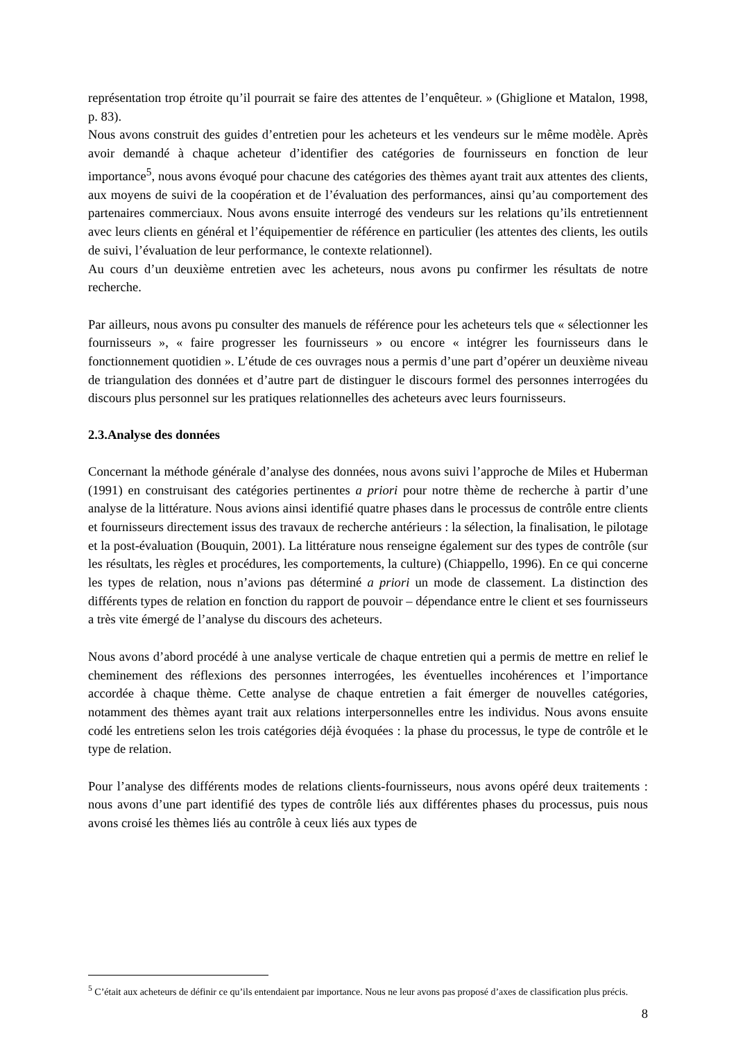représentation trop étroite qu’il pourrait se faire des attentes de l’enquêteur. » (Ghiglione et Matalon, 1998, p. 83).
Nous avons construit des guides d’entretien pour les acheteurs et les vendeurs sur le même modèle. Après avoir demandé à chaque acheteur d’identifier des catégories de fournisseurs en fonction de leur importance<sup>5</sup>, nous avons évoqué pour chacune des catégories des thèmes ayant trait aux attentes des clients, aux moyens de suivi de la coopération et de l’évaluation des performances, ainsi qu’au comportement des partenaires commerciaux. Nous avons ensuite interrogé des vendeurs sur les relations qu’ils entretiennent avec leurs clients en général et l’équipementier de référence en particulier (les attentes des clients, les outils de suivi, l’évaluation de leur performance, le contexte relationnel).
Au cours d’un deuxième entretien avec les acheteurs, nous avons pu confirmer les résultats de notre recherche.
Par ailleurs, nous avons pu consulter des manuels de référence pour les acheteurs tels que « sélectionner les fournisseurs », « faire progresser les fournisseurs » ou encore « intégrer les fournisseurs dans le fonctionnement quotidien ». L’étude de ces ouvrages nous a permis d’une part d’opérer un deuxième niveau de triangulation des données et d’autre part de distinguer le discours formel des personnes interrogées du discours plus personnel sur les pratiques relationnelles des acheteurs avec leurs fournisseurs.
2.3.Analyse des données
Concernant la méthode générale d’analyse des données, nous avons suivi l’approche de Miles et Huberman (1991) en construisant des catégories pertinentes a priori pour notre thème de recherche à partir d’une analyse de la littérature. Nous avions ainsi identifié quatre phases dans le processus de contrôle entre clients et fournisseurs directement issus des travaux de recherche antérieurs : la sélection, la finalisation, le pilotage et la post-évaluation (Bouquin, 2001). La littérature nous renseigne également sur des types de contrôle (sur les résultats, les règles et procédures, les comportements, la culture) (Chiappello, 1996). En ce qui concerne les types de relation, nous n’avions pas déterminé a priori un mode de classement. La distinction des différents types de relation en fonction du rapport de pouvoir – dépendance entre le client et ses fournisseurs a très vite émergé de l’analyse du discours des acheteurs.
Nous avons d’abord procédé à une analyse verticale de chaque entretien qui a permis de mettre en relief le cheminement des réflexions des personnes interrogées, les éventuelles incohérences et l’importance accordée à chaque thème. Cette analyse de chaque entretien a fait émerger de nouvelles catégories, notamment des thèmes ayant trait aux relations interpersonnelles entre les individus. Nous avons ensuite codé les entretiens selon les trois catégories déjà évoquées : la phase du processus, le type de contrôle et le type de relation.
Pour l’analyse des différents modes de relations clients-fournisseurs, nous avons opéré deux traitements : nous avons d’une part identifié des types de contrôle liés aux différentes phases du processus, puis nous avons croisé les thèmes liés au contrôle à ceux liés aux types de
<sup>5</sup> C’était aux acheteurs de définir ce qu’ils entendaient par importance. Nous ne leur avons pas proposé d’axes de classification plus précis.
8